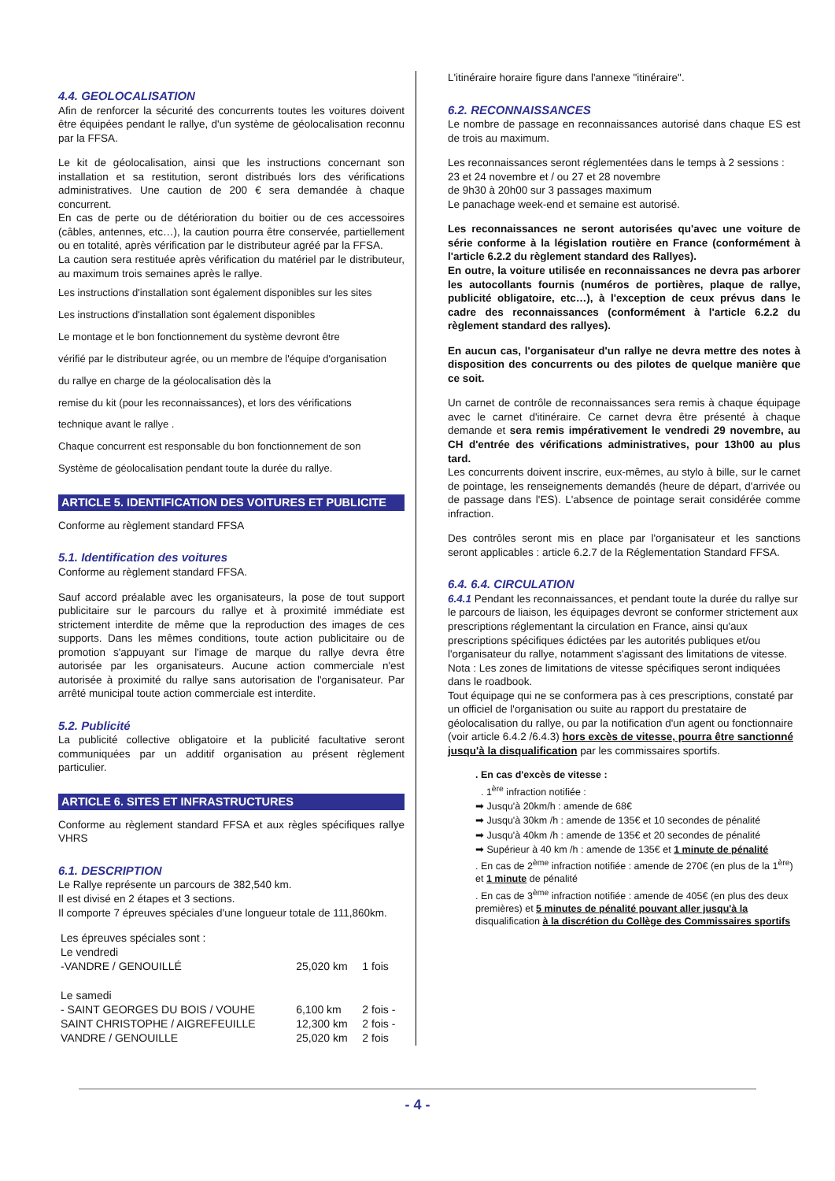4.4. GEOLOCALISATION
Afin de renforcer la sécurité des concurrents toutes les voitures doivent être équipées pendant le rallye, d'un système de géolocalisation reconnu par la FFSA.
Le kit de géolocalisation, ainsi que les instructions concernant son installation et sa restitution, seront distribués lors des vérifications administratives. Une caution de 200 € sera demandée à chaque concurrent.
En cas de perte ou de détérioration du boitier ou de ces accessoires (câbles, antennes, etc…), la caution pourra être conservée, partiellement ou en totalité, après vérification par le distributeur agréé par la FFSA.
La caution sera restituée après vérification du matériel par le distributeur, au maximum trois semaines après le rallye.
Les instructions d'installation sont également disponibles sur les sites
Les instructions d'installation sont également disponibles
Le montage et le bon fonctionnement du système devront être
vérifié par le distributeur agrée, ou un membre de l'équipe d'organisation
du rallye en charge de la géolocalisation dès la
remise du kit (pour les reconnaissances), et lors des vérifications
technique avant le rallye .
Chaque concurrent est responsable du bon fonctionnement de son
Système de géolocalisation pendant toute la durée du rallye.
ARTICLE 5. IDENTIFICATION DES VOITURES ET PUBLICITE
Conforme au règlement standard FFSA
5.1. Identification des voitures
Conforme au règlement standard FFSA.
Sauf accord préalable avec les organisateurs, la pose de tout support publicitaire sur le parcours du rallye et à proximité immédiate est strictement interdite de même que la reproduction des images de ces supports. Dans les mêmes conditions, toute action publicitaire ou de promotion s'appuyant sur l'image de marque du rallye devra être autorisée par les organisateurs. Aucune action commerciale n'est autorisée à proximité du rallye sans autorisation de l'organisateur. Par arrêté municipal toute action commerciale est interdite.
5.2. Publicité
La publicité collective obligatoire et la publicité facultative seront communiquées par un additif organisation au présent règlement particulier.
ARTICLE 6. SITES ET INFRASTRUCTURES
Conforme au règlement standard FFSA et aux règles spécifiques rallye VHRS
6.1. DESCRIPTION
Le Rallye représente un parcours de 382,540 km.
Il est divisé en 2 étapes et 3 sections.
Il comporte 7 épreuves spéciales d'une longueur totale de 111,860km.
| Les épreuves spéciales sont : | | |
| Le vendredi | | |
| -VANDRE / GENOUILLÉ | 25,020 km | 1 fois |
| Le samedi | | |
| - SAINT GEORGES DU BOIS / VOUHE | 6,100 km | 2 fois - |
| SAINT CHRISTOPHE / AIGREFEUILLE | 12,300 km | 2 fois - |
| VANDRE / GENOUILLE | 25,020 km | 2 fois |
L'itinéraire horaire figure dans l'annexe "itinéraire".
6.2. RECONNAISSANCES
Le nombre de passage en reconnaissances autorisé dans chaque ES est de trois au maximum.
Les reconnaissances seront réglementées dans le temps à 2 sessions :
23 et 24 novembre et / ou 27 et 28 novembre
de 9h30 à 20h00 sur 3 passages maximum
Le panachage week-end et semaine est autorisé.
Les reconnaissances ne seront autorisées qu'avec une voiture de série conforme à la législation routière en France (conformément à l'article 6.2.2 du règlement standard des Rallyes).
En outre, la voiture utilisée en reconnaissances ne devra pas arborer les autocollants fournis (numéros de portières, plaque de rallye, publicité obligatoire, etc…), à l'exception de ceux prévus dans le cadre des reconnaissances (conformément à l'article 6.2.2 du règlement standard des rallyes).
En aucun cas, l'organisateur d'un rallye ne devra mettre des notes à disposition des concurrents ou des pilotes de quelque manière que ce soit.
Un carnet de contrôle de reconnaissances sera remis à chaque équipage avec le carnet d'itinéraire. Ce carnet devra être présenté à chaque demande et sera remis impérativement le vendredi 29 novembre, au CH d'entrée des vérifications administratives, pour 13h00 au plus tard.
Les concurrents doivent inscrire, eux-mêmes, au stylo à bille, sur le carnet de pointage, les renseignements demandés (heure de départ, d'arrivée ou de passage dans l'ES). L'absence de pointage serait considérée comme infraction.
Des contrôles seront mis en place par l'organisateur et les sanctions seront applicables : article 6.2.7 de la Réglementation Standard FFSA.
6.4. 6.4. CIRCULATION
6.4.1 Pendant les reconnaissances, et pendant toute la durée du rallye sur le parcours de liaison, les équipages devront se conformer strictement aux prescriptions réglementant la circulation en France, ainsi qu'aux prescriptions spécifiques édictées par les autorités publiques et/ou l'organisateur du rallye, notamment s'agissant des limitations de vitesse.
Nota : Les zones de limitations de vitesse spécifiques seront indiquées dans le roadbook.
Tout équipage qui ne se conformera pas à ces prescriptions, constaté par un officiel de l'organisation ou suite au rapport du prestataire de géolocalisation du rallye, ou par la notification d'un agent ou fonctionnaire (voir article 6.4.2 /6.4.3) hors excès de vitesse, pourra être sanctionné jusqu'à la disqualification par les commissaires sportifs.
. En cas d'excès de vitesse :
. 1<sup>ère</sup> infraction notifiée :
➡ Jusqu'à 20km/h : amende de 68€
➡ Jusqu'à 30km /h : amende de 135€ et 10 secondes de pénalité
➡ Jusqu'à 40km /h : amende de 135€ et 20 secondes de pénalité
➡ Supérieur à 40 km /h : amende de 135€ et 1 minute de pénalité
. En cas de 2<sup>ème</sup> infraction notifiée : amende de 270€ (en plus de la 1<sup>ère</sup>) et 1 minute de pénalité
. En cas de 3<sup>ème</sup> infraction notifiée : amende de 405€ (en plus des deux premières) et 5 minutes de pénalité pouvant aller jusqu'à la disqualification à la discrétion du Collège des Commissaires sportifs
- 4 -